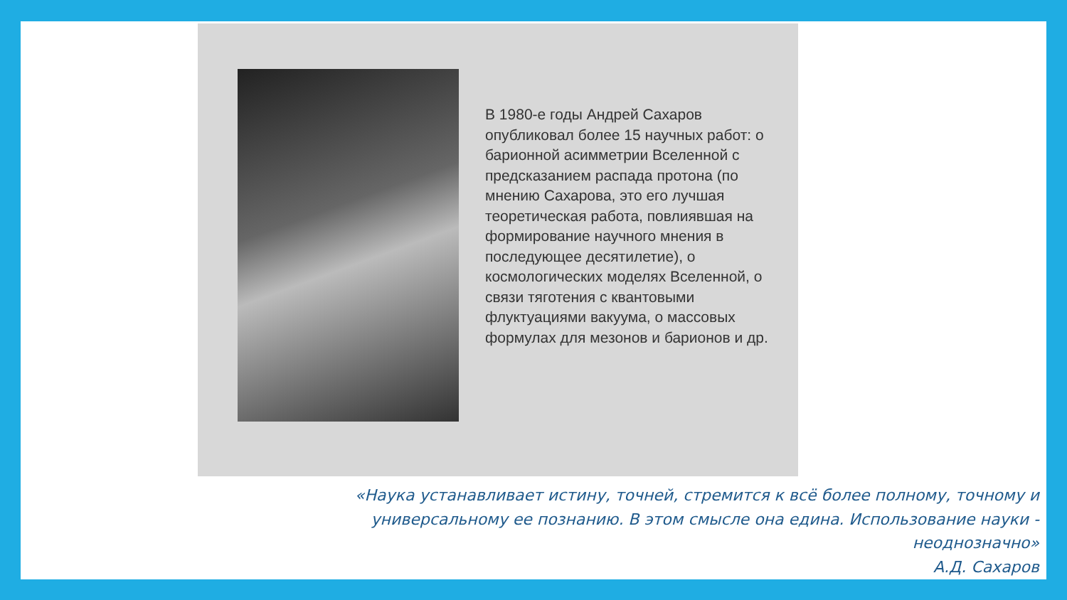В 1980-е годы Андрей Сахаров опубликовал более 15 научных работ: о барионной асимметрии Вселенной с предсказанием распада протона (по мнению Сахарова, это его лучшая теоретическая работа, повлиявшая на формирование научного мнения в последующее десятилетие), о космологических моделях Вселенной, о связи тяготения с квантовыми флуктуациями вакуума, о массовых формулах для мезонов и барионов и др.
«Наука устанавливает истину, точней, стремится к всё более полному, точному и универсальному ее познанию. В этом смысле она едина. Использование науки - неоднозначно»
А.Д. Сахаров